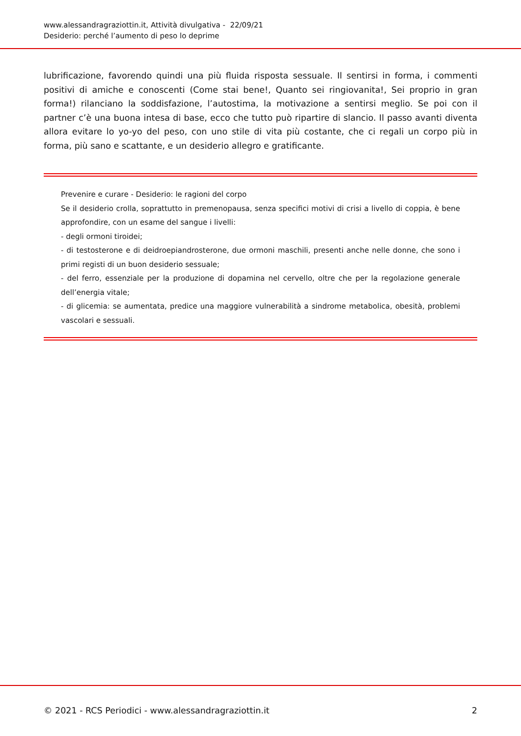www.alessandragraziottin.it, Attività divulgativa - 22/09/21
Desiderio: perché l’aumento di peso lo deprime
lubrificazione, favorendo quindi una più fluida risposta sessuale. Il sentirsi in forma, i commenti positivi di amiche e conoscenti (Come stai bene!, Quanto sei ringiovanita!, Sei proprio in gran forma!) rilanciano la soddisfazione, l’autostima, la motivazione a sentirsi meglio. Se poi con il partner c’è una buona intesa di base, ecco che tutto può ripartire di slancio. Il passo avanti diventa allora evitare lo yo-yo del peso, con uno stile di vita più costante, che ci regali un corpo più in forma, più sano e scattante, e un desiderio allegro e gratificante.
Prevenire e curare - Desiderio: le ragioni del corpo
Se il desiderio crolla, soprattutto in premenopausa, senza specifici motivi di crisi a livello di coppia, è bene approfondire, con un esame del sangue i livelli:
- degli ormoni tiroidei;
- di testosterone e di deidroepiandrosterone, due ormoni maschili, presenti anche nelle donne, che sono i primi registi di un buon desiderio sessuale;
- del ferro, essenziale per la produzione di dopamina nel cervello, oltre che per la regolazione generale dell’energia vitale;
- di glicemia: se aumentata, predice una maggiore vulnerabilità a sindrome metabolica, obesità, problemi vascolari e sessuali.
© 2021 - RCS Periodici - www.alessandragraziottin.it 2